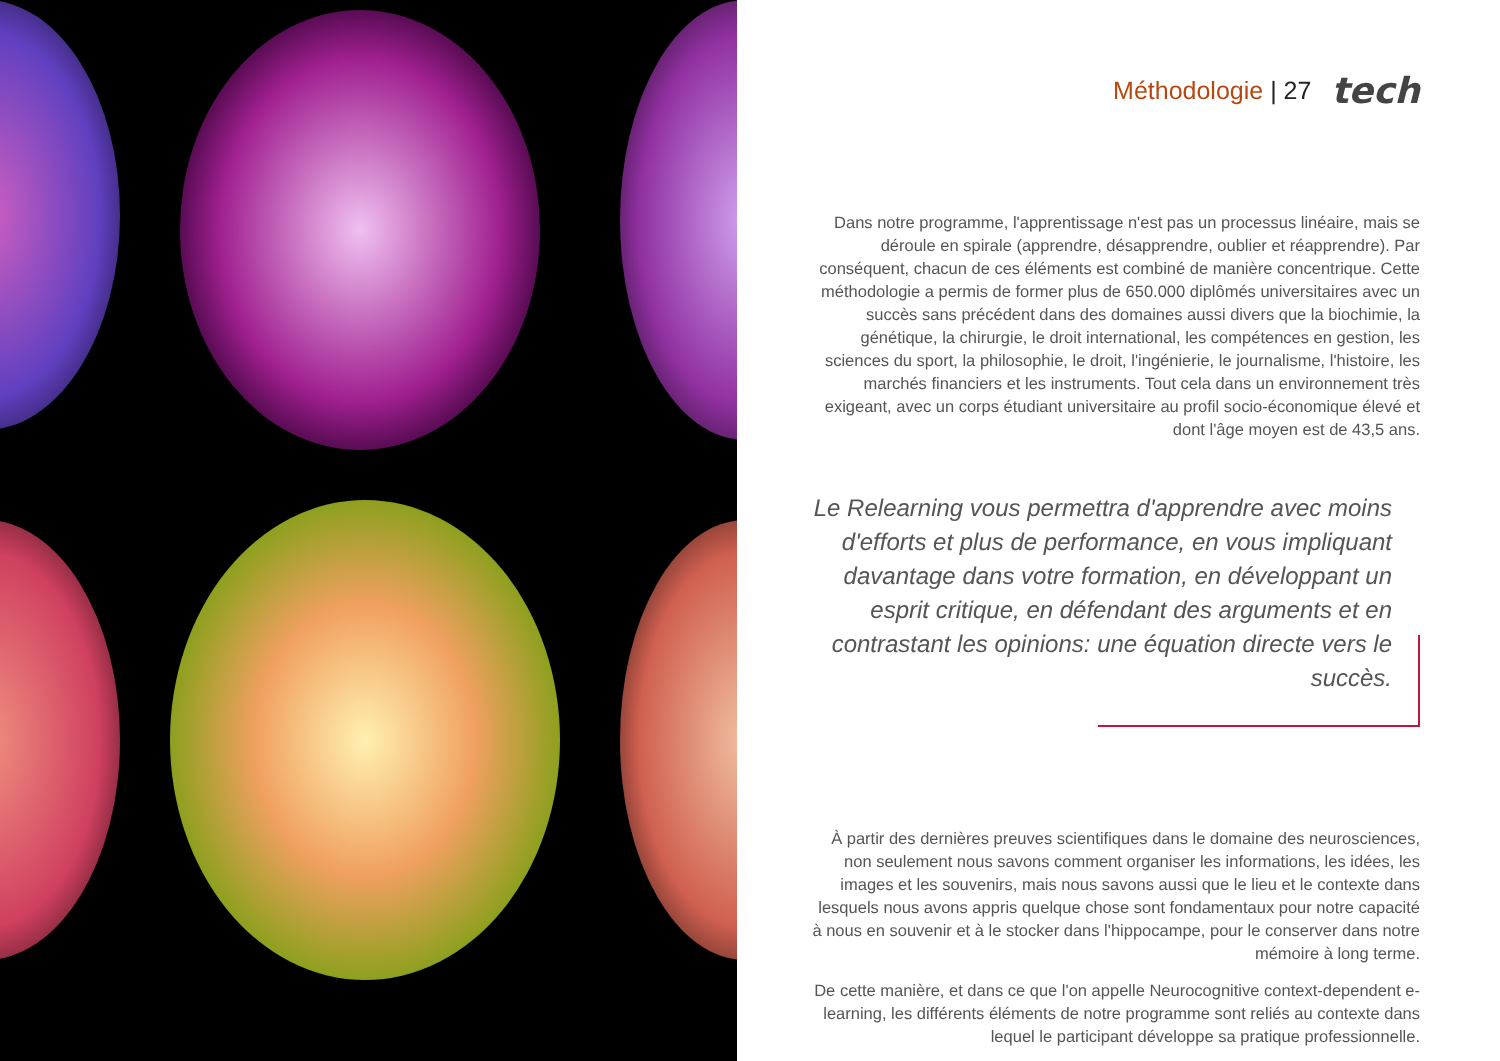Méthodologie | 27 tech
Dans notre programme, l'apprentissage n'est pas un processus linéaire, mais se déroule en spirale (apprendre, désapprendre, oublier et réapprendre). Par conséquent, chacun de ces éléments est combiné de manière concentrique. Cette méthodologie a permis de former plus de 650.000 diplômés universitaires avec un succès sans précédent dans des domaines aussi divers que la biochimie, la génétique, la chirurgie, le droit international, les compétences en gestion, les sciences du sport, la philosophie, le droit, l'ingénierie, le journalisme, l'histoire, les marchés financiers et les instruments. Tout cela dans un environnement très exigeant, avec un corps étudiant universitaire au profil socio-économique élevé et dont l'âge moyen est de 43,5 ans.
Le Relearning vous permettra d'apprendre avec moins d'efforts et plus de performance, en vous impliquant davantage dans votre formation, en développant un esprit critique, en défendant des arguments et en contrastant les opinions: une équation directe vers le succès.
À partir des dernières preuves scientifiques dans le domaine des neurosciences, non seulement nous savons comment organiser les informations, les idées, les images et les souvenirs, mais nous savons aussi que le lieu et le contexte dans lesquels nous avons appris quelque chose sont fondamentaux pour notre capacité à nous en souvenir et à le stocker dans l'hippocampe, pour le conserver dans notre mémoire à long terme.
De cette manière, et dans ce que l'on appelle Neurocognitive context-dependent e-learning, les différents éléments de notre programme sont reliés au contexte dans lequel le participant développe sa pratique professionnelle.